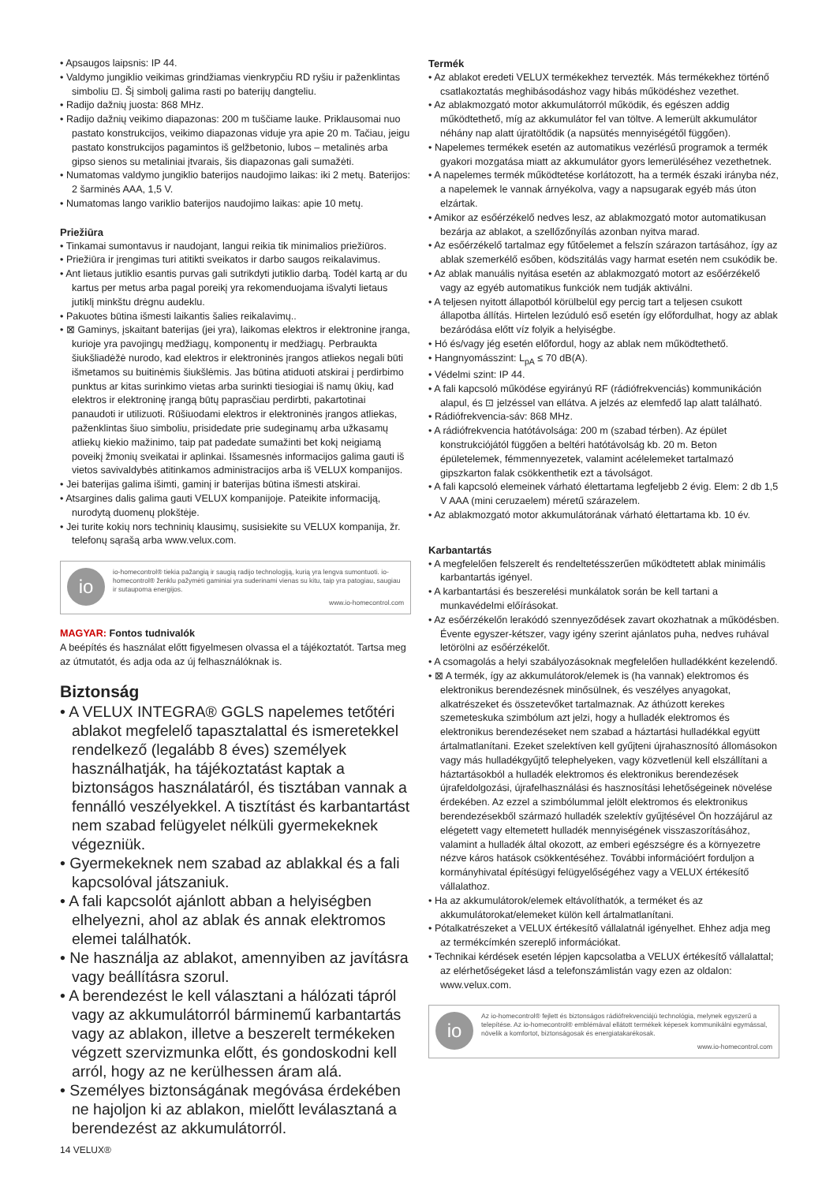• Apsaugos laipsnis: IP 44.
• Valdymo jungiklio veikimas grindžiamas vienkrypčiu RD ryšiu ir paženklintas simboliu ⊡. Šį simbolį galima rasti po baterijų dangteliu.
• Radijo dažnių juosta: 868 MHz.
• Radijo dažnių veikimo diapazonas: 200 m tuščiame lauke. Priklausomai nuo pastato konstrukcijos, veikimo diapazonas viduje yra apie 20 m. Tačiau, jeigu pastato konstrukcijos pagamintos iš gelžbetonio, lubos – metalinės arba gipso sienos su metaliniai įtvarais, šis diapazonas gali sumažėti.
• Numatomas valdymo jungiklio baterijos naudojimo laikas: iki 2 metų. Baterijos: 2 šarminės AAA, 1,5 V.
• Numatomas lango variklio baterijos naudojimo laikas: apie 10 metų.
Priežiūra
• Tinkamai sumontavus ir naudojant, langui reikia tik minimalios priežiūros.
• Priežiūra ir įrengimas turi atitikti sveikatos ir darbo saugos reikalavimus.
• Ant lietaus jutiklio esantis purvas gali sutrikdyti jutiklio darbą. Todėl kartą ar du kartus per metus arba pagal poreikį yra rekomenduojama išvalyti lietaus jutiklį minkštu drėgnu audeklu.
• Pakuotes būtina išmesti laikantis šalies reikalavimų..
• ⊠ Gaminys, įskaitant baterijas (jei yra), laikomas elektros ir elektronine įranga, kurioje yra pavojingų medžiagų, komponentų ir medžiagų. Perbraukta šiukšliadėžė nurodo, kad elektros ir elektroninės įrangos atliekos negali būti išmetamos su buitinėmis šiukšlėmis. Jas būtina atiduoti atskirai į perdirbimo punktus ar kitas surinkimo vietas arba surinkti tiesiogiai iš namų ūkių, kad elektros ir elektroninę įrangą būtų paprasčiau perdirbti, pakartotinai panaudoti ir utilizuoti. Rūšiuodami elektros ir elektroninės įrangos atliekas, paženklintas šiuo simboliu, prisidedate prie sudeginamų arba užkasamų atliekų kiekio mažinimo, taip pat padedate sumažinti bet kokį neigiamą poveikį žmonių sveikatai ir aplinkai. Išsamesnės informacijos galima gauti iš vietos savivaldybės atitinkamos administracijos arba iš VELUX kompanijos.
• Jei baterijas galima išimti, gaminį ir baterijas būtina išmesti atskirai.
• Atsargines dalis galima gauti VELUX kompanijoje. Pateikite informaciją, nurodytą duomenų plokštėje.
• Jei turite kokių nors techninių klausimų, susisiekite su VELUX kompanija, žr. telefonų sąrašą arba www.velux.com.
io
io-homecontrol® tiekia pažangią ir saugią radijo technologiją, kurią yra lengva sumontuoti. io-homecontrol® ženklu pažymėti gaminiai yra suderinami vienas su kitu, taip yra patogiau, saugiau ir sutaupoma energijos.
www.io-homecontrol.com
MAGYAR: Fontos tudnivalók
A beépítés és használat előtt figyelmesen olvassa el a tájékoztatót. Tartsa meg az útmutatót, és adja oda az új felhasználóknak is.
Biztonság
• A VELUX INTEGRA® GGLS napelemes tetőtéri ablakot megfelelő tapasztalattal és ismeretekkel rendelkező (legalább 8 éves) személyek használhatják, ha tájékoztatást kaptak a biztonságos használatáról, és tisztában vannak a fennálló veszélyekkel. A tisztítást és karbantartást nem szabad felügyelet nélküli gyermekeknek végezniük.
• Gyermekeknek nem szabad az ablakkal és a fali kapcsolóval játszaniuk.
• A fali kapcsolót ajánlott abban a helyiségben elhelyezni, ahol az ablak és annak elektromos elemei találhatók.
• Ne használja az ablakot, amennyiben az javításra vagy beállításra szorul.
• A berendezést le kell választani a hálózati tápról vagy az akkumulátorról bárminemű karbantartás vagy az ablakon, illetve a beszerelt termékeken végzett szervizmunka előtt, és gondoskodni kell arról, hogy az ne kerülhessen áram alá.
• Személyes biztonságának megóvása érdekében ne hajoljon ki az ablakon, mielőtt leválasztaná a berendezést az akkumulátorról.
14 VELUX®
Termék
• Az ablakot eredeti VELUX termékekhez tervezték. Más termékekhez történő csatlakoztatás meghibásodáshoz vagy hibás működéshez vezethet.
• Az ablakmozgató motor akkumulátorról működik, és egészen addig működtethető, míg az akkumulátor fel van töltve. A lemerült akkumulátor néhány nap alatt újratöltődik (a napsütés mennyiségétől függően).
• Napelemes termékek esetén az automatikus vezérlésű programok a termék gyakori mozgatása miatt az akkumulátor gyors lemerüléséhez vezethetnek.
• A napelemes termék működtetése korlátozott, ha a termék északi irányba néz, a napelemek le vannak árnyékolva, vagy a napsugarak egyéb más úton elzártak.
• Amikor az esőérzékelő nedves lesz, az ablakmozgató motor automatikusan bezárja az ablakot, a szellőzőnyílás azonban nyitva marad.
• Az esőérzékelő tartalmaz egy fűtőelemet a felszín szárazon tartásához, így az ablak szemerkélő esőben, ködszitálás vagy harmat esetén nem csukódik be.
• Az ablak manuális nyitása esetén az ablakmozgató motort az esőérzékelő vagy az egyéb automatikus funkciók nem tudják aktiválni.
• A teljesen nyitott állapotból körülbelül egy percig tart a teljesen csukott állapotba állítás. Hirtelen lezúduló eső esetén így előfordulhat, hogy az ablak bezáródása előtt víz folyik a helyiségbe.
• Hó és/vagy jég esetén előfordul, hogy az ablak nem működtethető.
• Hangnyomásszint: L<sub>pA</sub> ≤ 70 dB(A).
• Védelmi szint: IP 44.
• A fali kapcsoló működése egyirányú RF (rádiófrekvenciás) kommunikáción alapul, és ⊡ jelzéssel van ellátva. A jelzés az elemfedő lap alatt található.
• Rádiófrekvencia-sáv: 868 MHz.
• A rádiófrekvencia hatótávolsága: 200 m (szabad térben). Az épület konstrukciójától függően a beltéri hatótávolság kb. 20 m. Beton épületelemek, fémmennyezetek, valamint acélelemeket tartalmazó gipszkarton falak csökkenthetik ezt a távolságot.
• A fali kapcsoló elemeinek várható élettartama legfeljebb 2 évig. Elem: 2 db 1,5 V AAA (mini ceruzaelem) méretű szárazelem.
• Az ablakmozgató motor akkumulátorának várható élettartama kb. 10 év.
Karbantartás
• A megfelelően felszerelt és rendeltetésszerűen működtetett ablak minimális karbantartás igényel.
• A karbantartási és beszerelési munkálatok során be kell tartani a munkavédelmi előírásokat.
• Az esőérzékelőn lerakódó szennyeződések zavart okozhatnak a működésben. Évente egyszer-kétszer, vagy igény szerint ajánlatos puha, nedves ruhával letörölni az esőérzékelőt.
• A csomagolás a helyi szabályozásoknak megfelelően hulladékként kezelendő.
• ⊠ A termék, így az akkumulátorok/elemek is (ha vannak) elektromos és elektronikus berendezésnek minősülnek, és veszélyes anyagokat, alkatrészeket és összetevőket tartalmaznak. Az áthúzott kerekes szemeteskuka szimbólum azt jelzi, hogy a hulladék elektromos és elektronikus berendezéseket nem szabad a háztartási hulladékkal együtt ártalmatlanítani. Ezeket szelektíven kell gyűjteni újrahasznosító állomásokon vagy más hulladékgyűjtő telephelyeken, vagy közvetlenül kell elszállítani a háztartásokból a hulladék elektromos és elektronikus berendezések újrafeldolgozási, újrafelhasználási és hasznosítási lehetőségeinek növelése érdekében. Az ezzel a szimbólummal jelölt elektromos és elektronikus berendezésekből származó hulladék szelektív gyűjtésével Ön hozzájárul az elégetett vagy eltemetett hulladék mennyiségének visszaszorításához, valamint a hulladék által okozott, az emberi egészségre és a környezetre nézve káros hatások csökkentéséhez. További információért forduljon a kormányhivatal építésügyi felügyelőségéhez vagy a VELUX értékesítő vállalathoz.
• Ha az akkumulátorok/elemek eltávolíthatók, a terméket és az akkumulátorokat/elemeket külön kell ártalmatlanítani.
• Pótalkatrészeket a VELUX értékesítő vállalatnál igényelhet. Ehhez adja meg az termékcímkén szereplő információkat.
• Technikai kérdések esetén lépjen kapcsolatba a VELUX értékesítő vállalattal; az elérhetőségeket lásd a telefonszámlistán vagy ezen az oldalon: www.velux.com.
io
Az io-homecontrol® fejlett és biztonságos rádiófrekvenciájú technológia, melynek egyszerű a telepítése. Az io-homecontrol® emblémával ellátott termékek képesek kommunikálni egymással, növelik a komfortot, biztonságosak és energiatakarékosak.
www.io-homecontrol.com